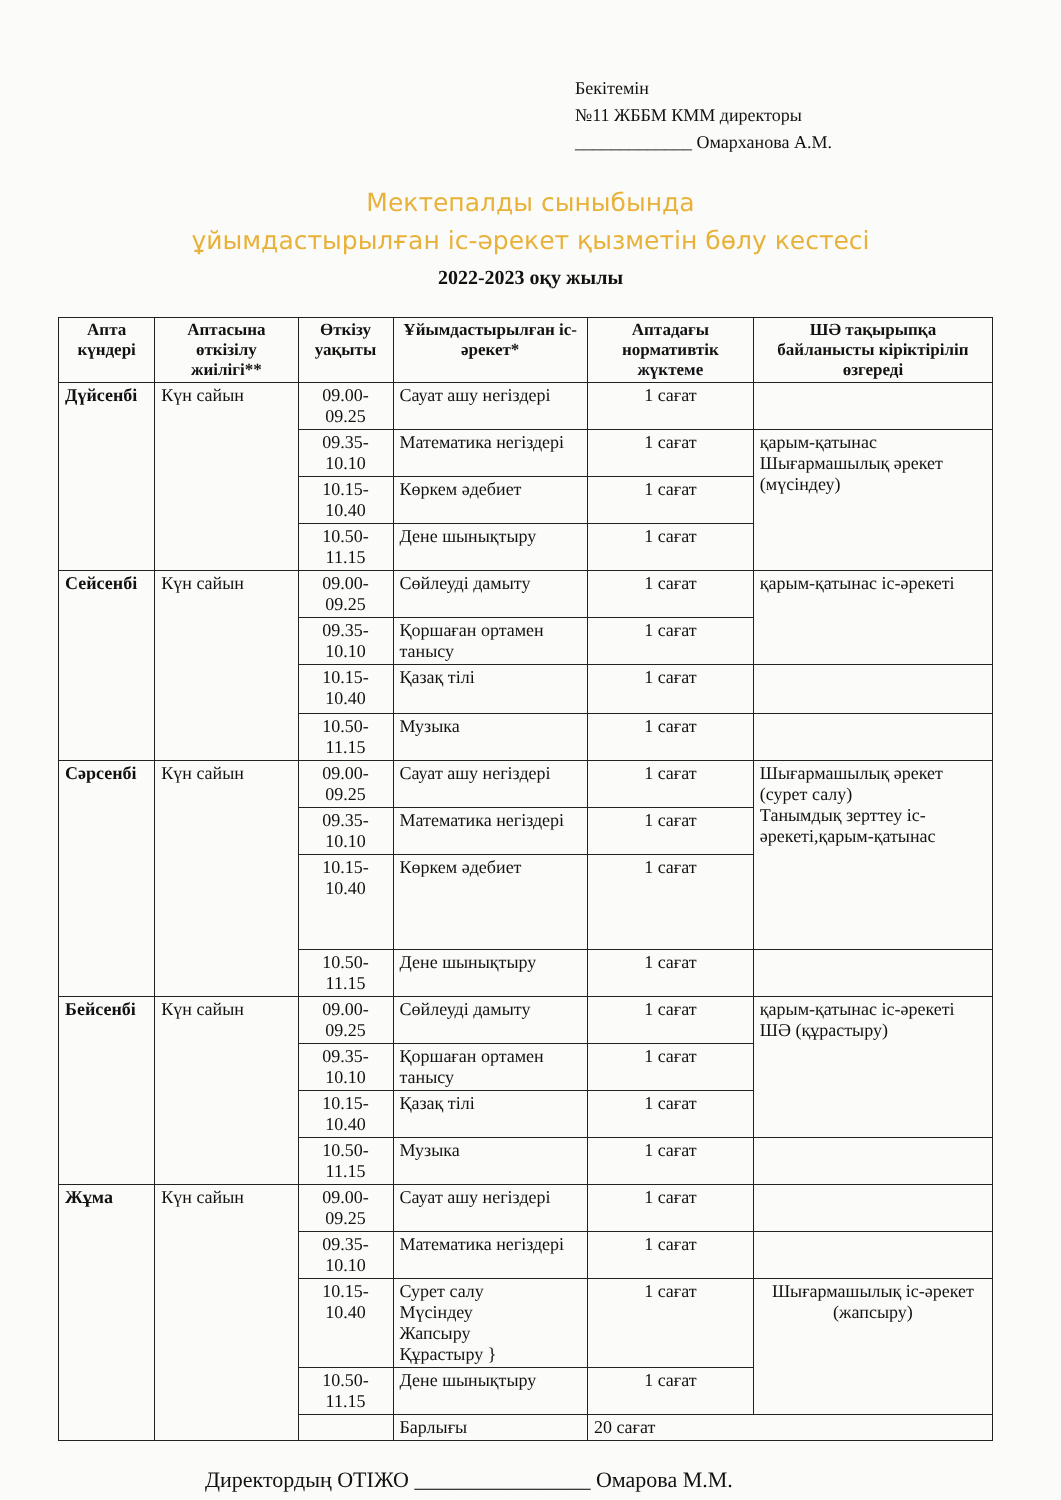Бекітемін
№11 ЖББМ КММ директоры
_____________ Омарханова А.М.
Мектепалды сыныбында
ұйымдастырылған іс-әрекет қызметін бөлу кестесі
2022-2023 оқу жылы
| Апта күндері | Аптасына өткізілу жиілігі** | Өткізу уақыты | Ұйымдастырылған іс-әрекет* | Аптадағы нормативтік жүктеме | ШӘ тақырыпқа байланысты кіріктіріліп өзгереді |
| --- | --- | --- | --- | --- | --- |
| Дүйсенбі | Күн сайын | 09.00-09.25 | Сауат ашу негіздері | 1 сағат | |
| | | 09.35-10.10 | Математика негіздері | 1 сағат | қарым-қатынас Шығармашылық әрекет (мүсіндеу) |
| | | 10.15-10.40 | Көркем әдебиет | 1 сағат | |
| | | 10.50-11.15 | Дене шынықтыру | 1 сағат | |
| Сейсенбі | Күн сайын | 09.00-09.25 | Сөйлеуді дамыту | 1 сағат | қарым-қатынас іс-әрекеті |
| | | 09.35-10.10 | Қоршаған ортамен танысу | 1 сағат | |
| | | 10.15-10.40 | Қазақ тілі | 1 сағат | |
| | | 10.50-11.15 | Музыка | 1 сағат | |
| Сәрсенбі | Күн сайын | 09.00-09.25 | Сауат ашу негіздері | 1 сағат | Шығармашылық әрекет (сурет салу) Танымдық зерттеу іс-әрекеті,қарым-қатынас |
| | | 09.35-10.10 | Математика негіздері | 1 сағат | |
| | | 10.15-10.40 | Көркем әдебиет | 1 сағат | |
| | | 10.50-11.15 | Дене шынықтыру | 1 сағат | |
| Бейсенбі | Күн сайын | 09.00-09.25 | Сөйлеуді дамыту | 1 сағат | қарым-қатынас іс-әрекеті ШӘ (құрастыру) |
| | | 09.35-10.10 | Қоршаған ортамен танысу | 1 сағат | |
| | | 10.15-10.40 | Қазақ тілі | 1 сағат | |
| | | 10.50-11.15 | Музыка | 1 сағат | |
| Жұма | Күн сайын | 09.00-09.25 | Сауат ашу негіздері | 1 сағат | |
| | | 09.35-10.10 | Математика негіздері | 1 сағат | |
| | | 10.15-10.40 | Сурет салу Мүсіндеу Жапсыру Құрастыру } | 1 сағат | Шығармашылық іс-әрекет (жапсыру) |
| | | 10.50-11.15 | Дене шынықтыру | 1 сағат | |
| | | | Барлығы | 20 сағат | |
Директордың ОТІЖО ________________ Омарова М.М.